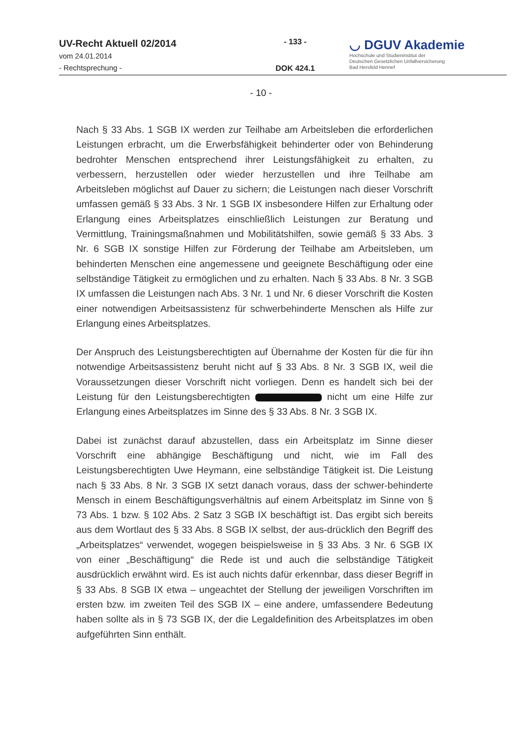UV-Recht Aktuell 02/2014
vom 24.01.2014
- Rechtsprechung -
- 133 -
DOK 424.1
◡ DGUV Akademie
Hochschule und Studieninstitut der
Deutschen Gesetzlichen Unfallversicherung
Bad Hersfeld Hennef
- 10 -
Nach § 33 Abs. 1 SGB IX werden zur Teilhabe am Arbeitsleben die erforderlichen Leistungen erbracht, um die Erwerbsfähigkeit behinderter oder von Behinderung bedrohter Menschen entsprechend ihrer Leistungsfähigkeit zu erhalten, zu verbessern, herzustellen oder wieder herzustellen und ihre Teilhabe am Arbeitsleben möglichst auf Dauer zu sichern; die Leistungen nach dieser Vorschrift umfassen gemäß § 33 Abs. 3 Nr. 1 SGB IX insbesondere Hilfen zur Erhaltung oder Erlangung eines Arbeitsplatzes einschließlich Leistungen zur Beratung und Vermittlung, Trainingsmaßnahmen und Mobilitätshilfen, sowie gemäß § 33 Abs. 3 Nr. 6 SGB IX sonstige Hilfen zur Förderung der Teilhabe am Arbeitsleben, um behinderten Menschen eine angemessene und geeignete Beschäftigung oder eine selbständige Tätigkeit zu ermöglichen und zu erhalten. Nach § 33 Abs. 8 Nr. 3 SGB IX umfassen die Leistungen nach Abs. 3 Nr. 1 und Nr. 6 dieser Vorschrift die Kosten einer notwendigen Arbeitsassistenz für schwerbehinderte Menschen als Hilfe zur Erlangung eines Arbeitsplatzes.
Der Anspruch des Leistungsberechtigten auf Übernahme der Kosten für die für ihn notwendige Arbeitsassistenz beruht nicht auf § 33 Abs. 8 Nr. 3 SGB IX, weil die Voraussetzungen dieser Vorschrift nicht vorliegen. Denn es handelt sich bei der Leistung für den Leistungsberechtigten nicht um eine Hilfe zur Erlangung eines Arbeitsplatzes im Sinne des § 33 Abs. 8 Nr. 3 SGB IX.
Dabei ist zunächst darauf abzustellen, dass ein Arbeitsplatz im Sinne dieser Vorschrift eine abhängige Beschäftigung und nicht, wie im Fall des Leistungsberechtigten Uwe Heymann, eine selbständige Tätigkeit ist. Die Leistung nach § 33 Abs. 8 Nr. 3 SGB IX setzt danach voraus, dass der schwer-behinderte Mensch in einem Beschäftigungsverhältnis auf einem Arbeitsplatz im Sinne von § 73 Abs. 1 bzw. § 102 Abs. 2 Satz 3 SGB IX beschäftigt ist. Das ergibt sich bereits aus dem Wortlaut des § 33 Abs. 8 SGB IX selbst, der aus-drücklich den Begriff des „Arbeitsplatzes“ verwendet, wogegen beispielsweise in § 33 Abs. 3 Nr. 6 SGB IX von einer „Beschäftigung“ die Rede ist und auch die selbständige Tätigkeit ausdrücklich erwähnt wird. Es ist auch nichts dafür erkennbar, dass dieser Begriff in § 33 Abs. 8 SGB IX etwa – ungeachtet der Stellung der jeweiligen Vorschriften im ersten bzw. im zweiten Teil des SGB IX – eine andere, umfassendere Bedeutung haben sollte als in § 73 SGB IX, der die Legaldefinition des Arbeitsplatzes im oben aufgeführten Sinn enthält.